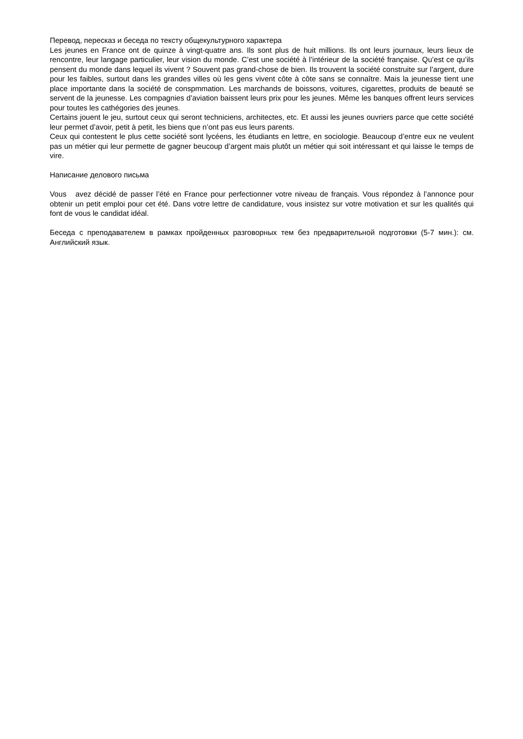Перевод, пересказ и беседа по тексту общекультурного характера
Les jeunes en France ont de quinze à vingt-quatre ans. Ils sont plus de huit millions. Ils ont leurs journaux, leurs lieux de rencontre, leur langage particulier, leur vision du monde. C’est une société à l’intérieur de la société française. Qu’est ce qu’ils pensent du monde dans lequel ils vivent ? Souvent pas grand-chose de bien. Ils trouvent la société construite sur l’argent, dure pour les faibles, surtout dans les grandes villes où les gens vivent côte à côte sans se connaître. Mais la jeunesse tient une place importante dans la société de conspmmation. Les marchands de boissons, voitures, cigarettes, produits de beauté se servent de la jeunesse. Les compagnies d’aviation baissent leurs prix pour les jeunes. Même les banques offrent leurs services pour toutes les cathégories des jeunes.
Certains jouent le jeu, surtout ceux qui seront techniciens, architectes, etc. Et aussi les jeunes ouvriers parce que cette société leur permet d’avoir, petit à petit, les biens que n’ont pas eus leurs parents.
Ceux qui contestent le plus cette société sont lycéens, les étudiants en lettre, en sociologie. Beaucoup d’entre eux ne veulent pas un métier qui leur permette de gagner beucoup d’argent mais plutôt un métier qui soit intéressant et qui laisse le temps de vire.
Написание делового письма
Vous avez décidé de passer l’été en France pour perfectionner votre niveau de français. Vous répondez à l’annonce pour obtenir un petit emploi pour cet été. Dans votre lettre de candidature, vous insistez sur votre motivation et sur les qualités qui font de vous le candidat idéal.
Беседа с преподавателем в рамках пройденных разговорных тем без предварительной подготовки (5-7 мин.): см. Английский язык.